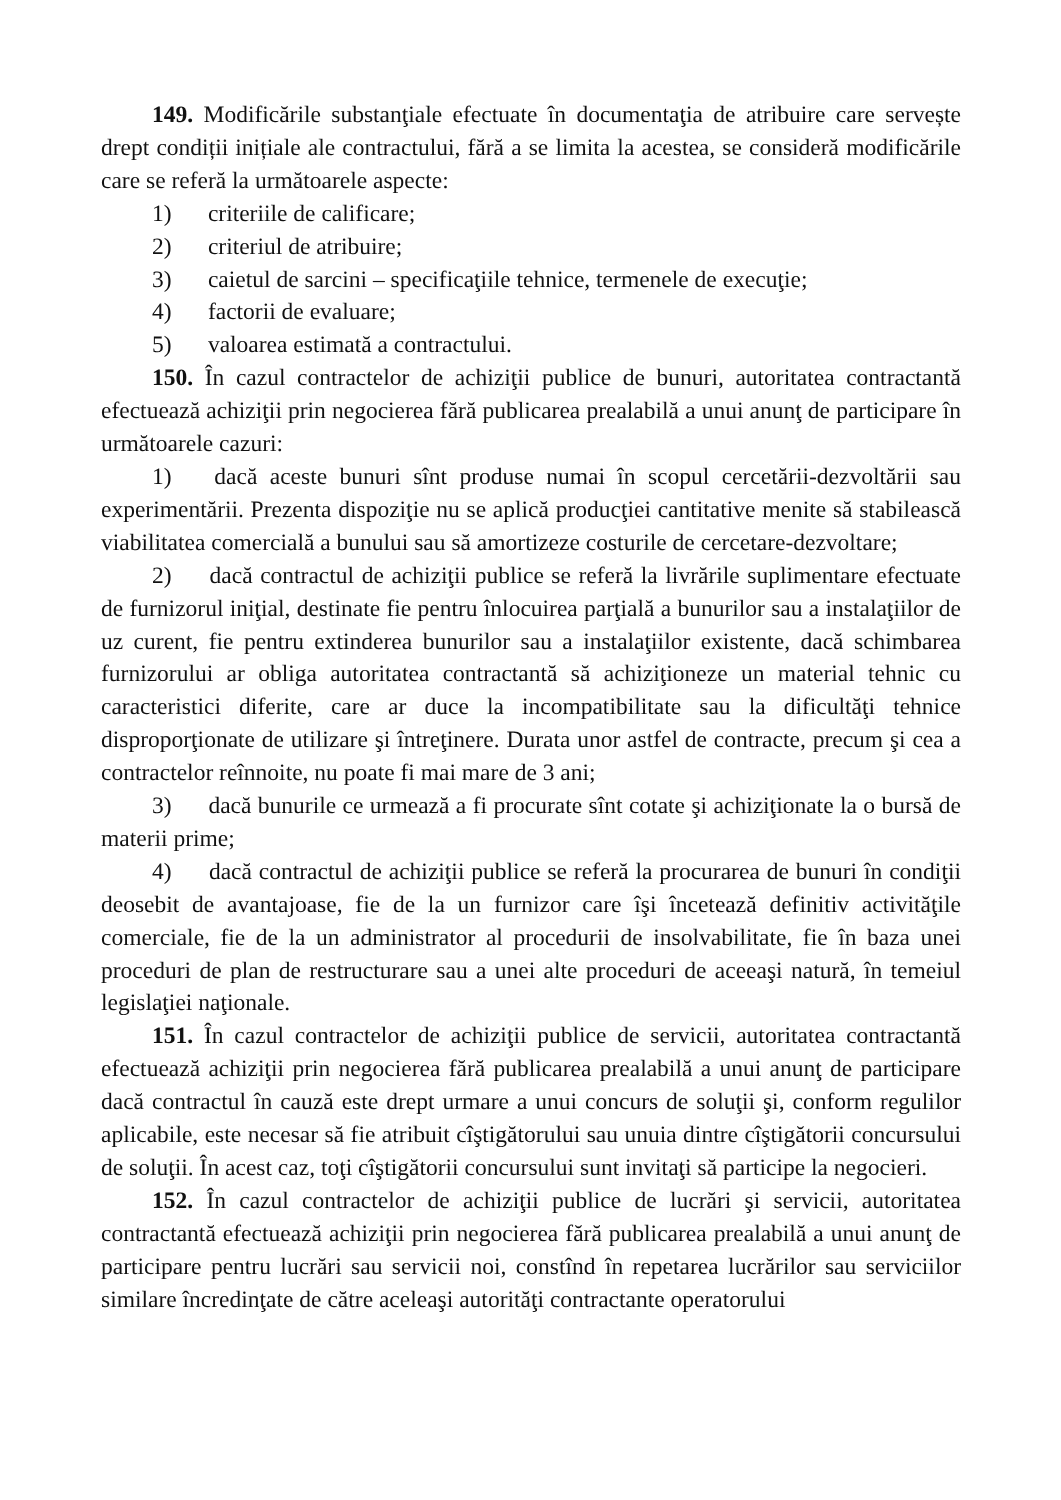149. Modificările substanţiale efectuate în documentaţia de atribuire care servește drept condiții inițiale ale contractului, fără a se limita la acestea, se consideră modificările care se referă la următoarele aspecte:
1) criteriile de calificare;
2) criteriul de atribuire;
3) caietul de sarcini – specificaţiile tehnice, termenele de execuţie;
4) factorii de evaluare;
5) valoarea estimată a contractului.
150. În cazul contractelor de achiziţii publice de bunuri, autoritatea contractantă efectuează achiziţii prin negocierea fără publicarea prealabilă a unui anunţ de participare în următoarele cazuri:
1) dacă aceste bunuri sînt produse numai în scopul cercetării-dezvoltării sau experimentării. Prezenta dispoziţie nu se aplică producţiei cantitative menite să stabilească viabilitatea comercială a bunului sau să amortizeze costurile de cercetare-dezvoltare;
2) dacă contractul de achiziţii publice se referă la livrările suplimentare efectuate de furnizorul iniţial, destinate fie pentru înlocuirea parţială a bunurilor sau a instalaţiilor de uz curent, fie pentru extinderea bunurilor sau a instalaţiilor existente, dacă schimbarea furnizorului ar obliga autoritatea contractantă să achiziţioneze un material tehnic cu caracteristici diferite, care ar duce la incompatibilitate sau la dificultăţi tehnice disproporţionate de utilizare şi întreţinere. Durata unor astfel de contracte, precum şi cea a contractelor reînnoite, nu poate fi mai mare de 3 ani;
3) dacă bunurile ce urmează a fi procurate sînt cotate şi achiziţionate la o bursă de materii prime;
4) dacă contractul de achiziţii publice se referă la procurarea de bunuri în condiţii deosebit de avantajoase, fie de la un furnizor care îşi încetează definitiv activităţile comerciale, fie de la un administrator al procedurii de insolvabilitate, fie în baza unei proceduri de plan de restructurare sau a unei alte proceduri de aceeaşi natură, în temeiul legislaţiei naţionale.
151. În cazul contractelor de achiziţii publice de servicii, autoritatea contractantă efectuează achiziţii prin negocierea fără publicarea prealabilă a unui anunţ de participare dacă contractul în cauză este drept urmare a unui concurs de soluţii şi, conform regulilor aplicabile, este necesar să fie atribuit cîştigătorului sau unuia dintre cîştigătorii concursului de soluţii. În acest caz, toţi cîştigătorii concursului sunt invitaţi să participe la negocieri.
152. În cazul contractelor de achiziţii publice de lucrări şi servicii, autoritatea contractantă efectuează achiziţii prin negocierea fără publicarea prealabilă a unui anunţ de participare pentru lucrări sau servicii noi, constînd în repetarea lucrărilor sau serviciilor similare încredinţate de către aceleaşi autorităţi contractante operatorului